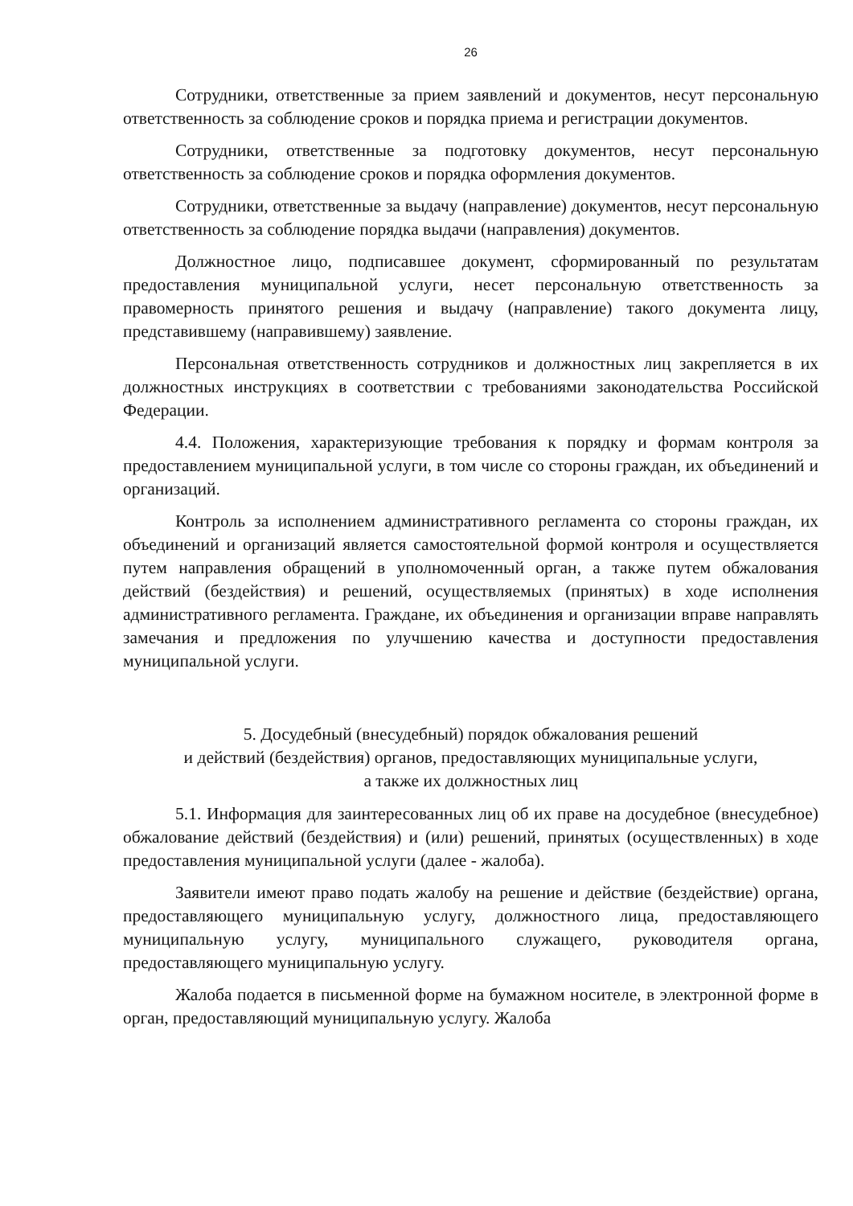26
Сотрудники, ответственные за прием заявлений и документов, несут персональную ответственность за соблюдение сроков и порядка приема и регистрации документов.
Сотрудники, ответственные за подготовку документов, несут персональную ответственность за соблюдение сроков и порядка оформления документов.
Сотрудники, ответственные за выдачу (направление) документов, несут персональную ответственность за соблюдение порядка выдачи (направления) документов.
Должностное лицо, подписавшее документ, сформированный по результатам предоставления муниципальной услуги, несет персональную ответственность за правомерность принятого решения и выдачу (направление) такого документа лицу, представившему (направившему) заявление.
Персональная ответственность сотрудников и должностных лиц закрепляется в их должностных инструкциях в соответствии с требованиями законодательства Российской Федерации.
4.4. Положения, характеризующие требования к порядку и формам контроля за предоставлением муниципальной услуги, в том числе со стороны граждан, их объединений и организаций.
Контроль за исполнением административного регламента со стороны граждан, их объединений и организаций является самостоятельной формой контроля и осуществляется путем направления обращений в уполномоченный орган, а также путем обжалования действий (бездействия) и решений, осуществляемых (принятых) в ходе исполнения административного регламента. Граждане, их объединения и организации вправе направлять замечания и предложения по улучшению качества и доступности предоставления муниципальной услуги.
5. Досудебный (внесудебный) порядок обжалования решений
и действий (бездействия) органов, предоставляющих муниципальные услуги,
а также их должностных лиц
5.1. Информация для заинтересованных лиц об их праве на досудебное (внесудебное) обжалование действий (бездействия) и (или) решений, принятых (осуществленных) в ходе предоставления муниципальной услуги (далее - жалоба).
Заявители имеют право подать жалобу на решение и действие (бездействие) органа, предоставляющего муниципальную услугу, должностного лица, предоставляющего муниципальную услугу, муниципального служащего, руководителя органа, предоставляющего муниципальную услугу.
Жалоба подается в письменной форме на бумажном носителе, в электронной форме в орган, предоставляющий муниципальную услугу. Жалоба